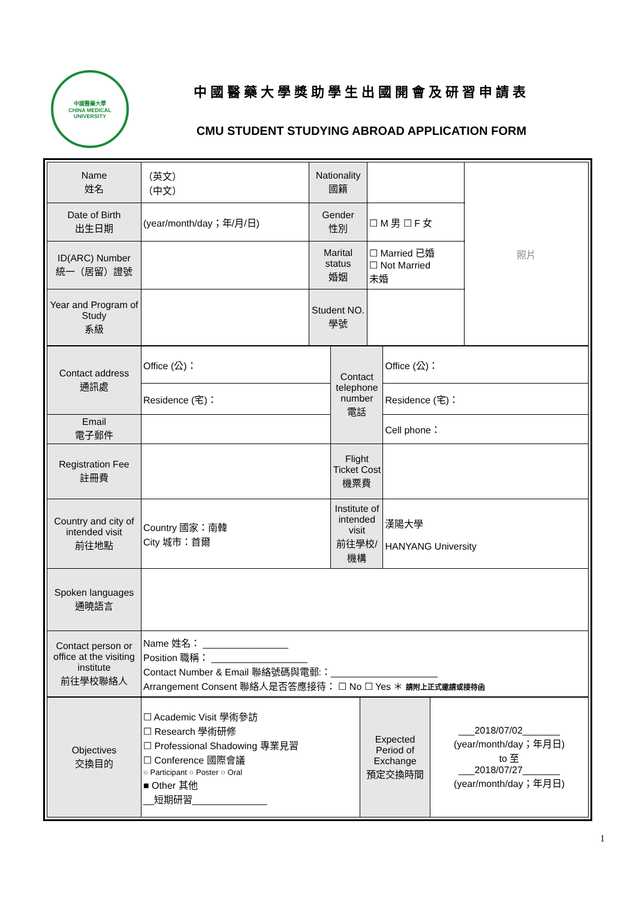中國醫藥大學
CHINA MEDICAL UNIVERSITY
中國醫藥大學獎助學生出國開會及研習申請表
CMU STUDENT STUDYING ABROAD APPLICATION FORM
| Name 姓名 | （英文） （中文） | | Nationality 國籍 | | 照片 |
| Date of Birth 出生日期 | (year/month/day；年/月/日) | | Gender 性別 | ☐ M 男 ☐ F 女 | |
| ID(ARC) Number 統一（居留）證號 | | | Marital status 婚姻 | ☐ Married 已婚 ☐ Not Married 未婚 | |
| Year and Program of Study 系級 | | Student NO. 學號 | | | |
| Contact address 通訊處 | Office (公)： | Contact telephone number 電話 | Office (公)： |
| | Residence (宅)： | | Residence (宅)： |
| Email 電子郵件 | | | Cell phone： |
| Registration Fee 註冊費 | | Flight Ticket Cost 機票費 | |
| Country and city of intended visit 前往地點 | Country 國家：南韓 City 城市：首爾 | Institute of intended visit 前往學校/機構 | 漢陽大學 HANYANG University |
| Spoken languages 通曉語言 | | | |
| Contact person or office at the visiting institute 前往學校聯絡人 | Name 姓名： ________________ Position 職稱： __________________ Contact Number & Email 聯絡號碼與電郵:：____________________ Arrangement Consent 聯絡人是否答應接待： ☐ No ☐ Yes ＊ 請附上正式邀請或接待函 | | |
| Objectives 交換目的 | ☐ Academic Visit 學術參訪 ☐ Research 學術研修 ☐ Professional Shadowing 專業見習 ☐ Conference 國際會議 ○ Participant ○ Poster ○ Oral ■ Other 其他 __短期研習______________ | Expected Period of Exchange 預定交換時間 | ___2018/07/02_______ (year/month/day；年月日) to 至 ___2018/07/27_______ (year/month/day；年月日) |
1